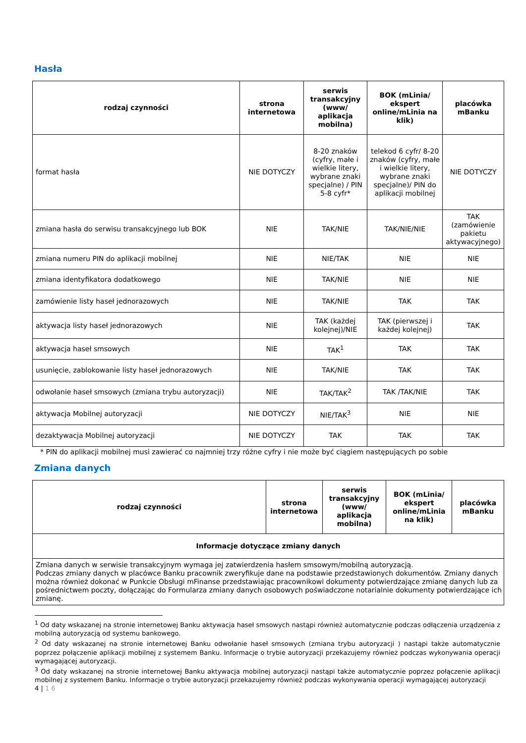Hasła
| rodzaj czynności | strona internetowa | serwis transakcyjny (www/ aplikacja mobilna) | BOK (mLinia/ ekspert online/mLinia na klik) | placówka mBanku |
| --- | --- | --- | --- | --- |
| format hasła | NIE DOTYCZY | 8-20 znaków (cyfry, małe i wielkie litery, wybrane znaki specjalne) / PIN 5-8 cyfr* | telekod 6 cyfr/ 8-20 znaków (cyfry, małe i wielkie litery, wybrane znaki specjalne)/ PIN do aplikacji mobilnej | NIE DOTYCZY |
| zmiana hasła do serwisu transakcyjnego lub BOK | NIE | TAK/NIE | TAK/NIE/NIE | TAK (zamówienie pakietu aktywacyjnego) |
| zmiana numeru PIN do aplikacji mobilnej | NIE | NIE/TAK | NIE | NIE |
| zmiana identyfikatora dodatkowego | NIE | TAK/NIE | NIE | NIE |
| zamówienie listy haseł jednorazowych | NIE | TAK/NIE | TAK | TAK |
| aktywacja listy haseł jednorazowych | NIE | TAK (każdej kolejnej)/NIE | TAK (pierwszej i każdej kolejnej) | TAK |
| aktywacja haseł smsowych | NIE | TAK<sup>1</sup> | TAK | TAK |
| usunięcie, zablokowanie listy haseł jednorazowych | NIE | TAK/NIE | TAK | TAK |
| odwołanie haseł smsowych (zmiana trybu autoryzacji) | NIE | TAK/TAK<sup>2</sup> | TAK /TAK/NIE | TAK |
| aktywacja Mobilnej autoryzacji | NIE DOTYCZY | NIE/TAK<sup>3</sup> | NIE | NIE |
| dezaktywacja Mobilnej autoryzacji | NIE DOTYCZY | TAK | TAK | TAK |
* PIN do aplikacji mobilnej musi zawierać co najmniej trzy różne cyfry i nie może być ciągiem następujących po sobie
Zmiana danych
| rodzaj czynności | strona internetowa | serwis transakcyjny (www/ aplikacja mobilna) | BOK (mLinia/ ekspert online/mLinia na klik) | placówka mBanku |
| --- | --- | --- | --- | --- |
| Informacje dotyczące zmiany danych | | | | |
| Zmiana danych w serwisie transakcyjnym wymaga jej zatwierdzenia hasłem smsowym/mobilną autoryzacją. Podczas zmiany danych w placówce Banku pracownik zweryfikuje dane na podstawie przedstawionych dokumentów. Zmiany danych można również dokonać w Punkcie Obsługi mFinanse przedstawiając pracownikowi dokumenty potwierdzające zmianę danych lub za pośrednictwem poczty, dołączając do Formularza zmiany danych osobowych poświadczone notarialnie dokumenty potwierdzające ich zmianę. | | | | |
<sup>1</sup> Od daty wskazanej na stronie internetowej Banku aktywacja haseł smsowych nastąpi również automatycznie podczas odłączenia urządzenia z mobilną autoryzacją od systemu bankowego.
<sup>2</sup> Od daty wskazanej na stronie internetowej Banku odwołanie haseł smsowych (zmiana trybu autoryzacji ) nastąpi także automatycznie poprzez połączenie aplikacji mobilnej z systemem Banku. Informacje o trybie autoryzacji przekazujemy również podczas wykonywania operacji wymagającej autoryzacji.
<sup>3</sup> Od daty wskazanej na stronie internetowej Banku aktywacja mobilnej autoryzacji nastąpi także automatycznie poprzez połączenie aplikacji mobilnej z systemem Banku. Informacje o trybie autoryzacji przekazujemy również podczas wykonywania operacji wymagającej autoryzacji
4 | 1 6